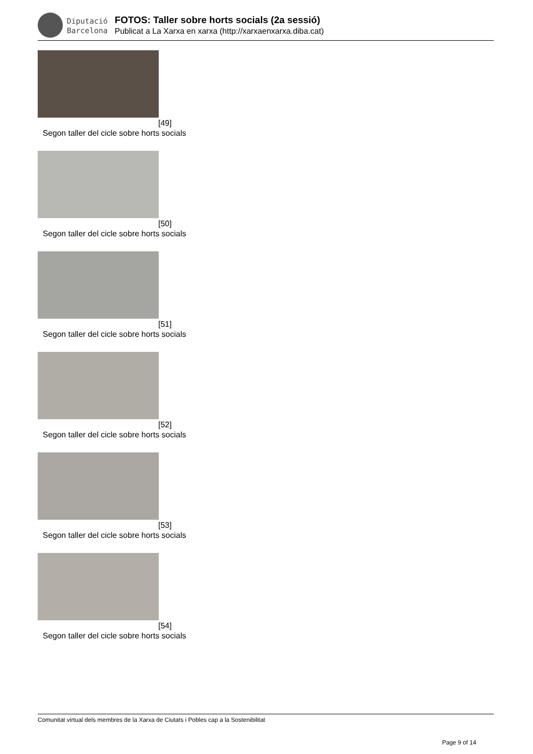Diputació
Barcelona
FOTOS: Taller sobre horts socials (2a sessió)
Publicat a La Xarxa en xarxa (http://xarxaenxarxa.diba.cat)
[49]
Segon taller del cicle sobre horts socials
[50]
Segon taller del cicle sobre horts socials
[51]
Segon taller del cicle sobre horts socials
[52]
Segon taller del cicle sobre horts socials
[53]
Segon taller del cicle sobre horts socials
[54]
Segon taller del cicle sobre horts socials
Comunitat virtual dels membres de la Xarxa de Ciutats i Pobles cap a la Sostenibilitat
Page 9 of 14